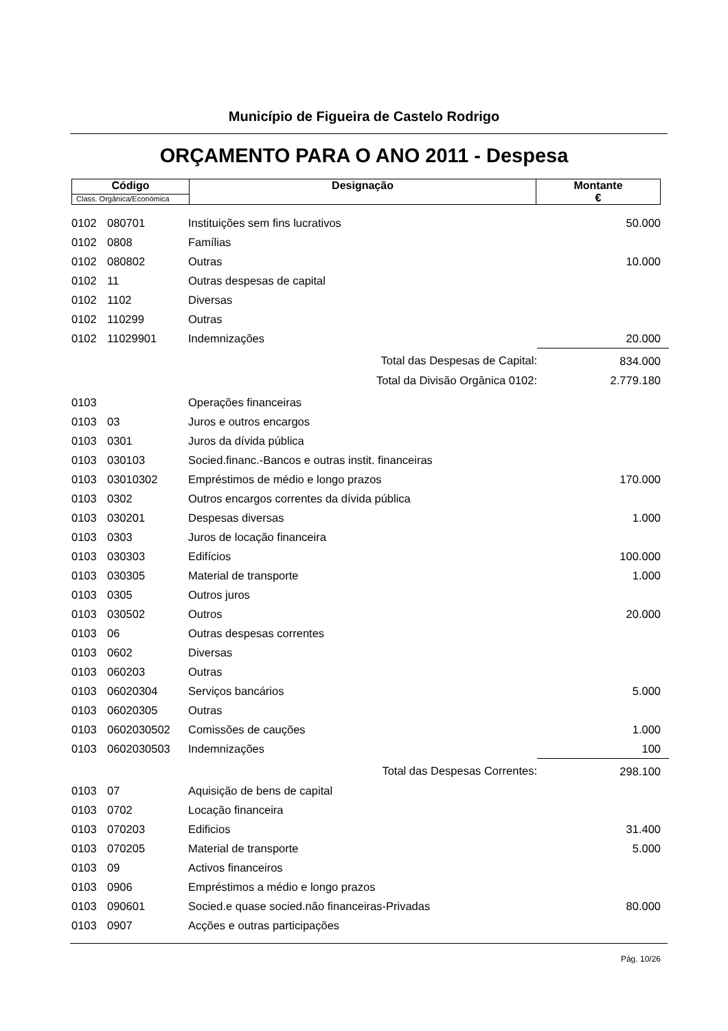Município de Figueira de Castelo Rodrigo
ORÇAMENTO PARA O ANO 2011 - Despesa
| Código | Designação | Montante € |
| --- | --- | --- |
| Class. Orgânica/Económica | | |
| 0102 | 080701 | Instituições sem fins lucrativos | 50.000 |
| 0102 | 0808 | Famílias | |
| 0102 | 080802 | Outras | 10.000 |
| 0102 | 11 | Outras despesas de capital | |
| 0102 | 1102 | Diversas | |
| 0102 | 110299 | Outras | |
| 0102 | 11029901 | Indemnizações | 20.000 |
| | | Total das Despesas de Capital: | 834.000 |
| | | Total da Divisão Orgânica 0102: | 2.779.180 |
| 0103 | | Operações financeiras | |
| 0103 | 03 | Juros e outros encargos | |
| 0103 | 0301 | Juros da dívida pública | |
| 0103 | 030103 | Socied.financ.-Bancos e outras instit. financeiras | |
| 0103 | 03010302 | Empréstimos de médio e longo prazos | 170.000 |
| 0103 | 0302 | Outros encargos correntes da dívida pública | |
| 0103 | 030201 | Despesas diversas | 1.000 |
| 0103 | 0303 | Juros de locação financeira | |
| 0103 | 030303 | Edifícios | 100.000 |
| 0103 | 030305 | Material de transporte | 1.000 |
| 0103 | 0305 | Outros juros | |
| 0103 | 030502 | Outros | 20.000 |
| 0103 | 06 | Outras despesas correntes | |
| 0103 | 0602 | Diversas | |
| 0103 | 060203 | Outras | |
| 0103 | 06020304 | Serviços bancários | 5.000 |
| 0103 | 06020305 | Outras | |
| 0103 | 0602030502 | Comissões de cauções | 1.000 |
| 0103 | 0602030503 | Indemnizações | 100 |
| | | Total das Despesas Correntes: | 298.100 |
| 0103 | 07 | Aquisição de bens de capital | |
| 0103 | 0702 | Locação financeira | |
| 0103 | 070203 | Edificios | 31.400 |
| 0103 | 070205 | Material de transporte | 5.000 |
| 0103 | 09 | Activos financeiros | |
| 0103 | 0906 | Empréstimos a médio e longo prazos | |
| 0103 | 090601 | Socied.e quase socied.não financeiras-Privadas | 80.000 |
| 0103 | 0907 | Acções e outras participações | |
Pág. 10/26